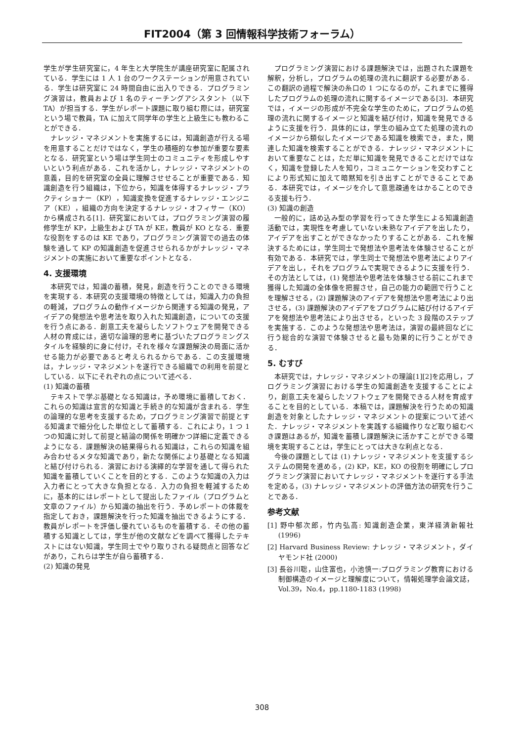FIT2004（第 3 回情報科学技術フォーラム）
学生が学生研究室に，4 年生と大学院生が講座研究室に配属されている．学生には 1 人 1 台のワークステーションが用意されている．学生は研究室に 24 時間自由に出入りできる．プログラミング演習は，教員および 1 名のティーチングアシスタント（以下 TA）が担当する．学生がレポート課題に取り組む際には，研究室という場で教員，TA に加えて同学年の学生と上級生にも教わることができる．
ナレッジ・マネジメントを実施するには，知識創造が行える場を用意することだけではなく，学生の積極的な参加が重要な要素となる．研究室という場は学生同士のコミュニティを形成しやすいという利点がある．これを活かし，ナレッジ・マネジメントの意義，目的を研究室の全員に理解させせることが重要である．知識創造を行う組織は，下位から，知識を体得するナレッジ・プラクティショナー（KP），知識変換を促進するナレッジ・エンジニア（KE），組織の方向を決定するナレッジ・オフィサー（KO）から構成される[1]．研究室においては，プログラミング演習の履修学生が KP，上級生および TA が KE，教員が KO となる．重要な役割をするのは KE であり，プログラミング演習での過去の体験を通して KP の知識創造を促進させられるかがナレッジ・マネジメントの実施において重要なポイントとなる．
4. 支援環境
本研究では，知識の蓄積，発見，創造を行うことのできる環境を実現する．本研究の支援環境の特徴としては，知識入力の負担の軽減，プログラムの動作イメージから関連する知識の発見，アイデアの発想法や思考法を取り入れた知識創造，についての支援を行う点にある．創意工夫を凝らしたソフトウェアを開発できる人材の育成には，適切な論理的思考に基づいたプログラミングスタイルを経験的に身に付け，それを様々な課題解決の局面に活かせる能力が必要であると考えられるからである．この支援環境は，ナレッジ・マネジメントを遂行できる組織での利用を前提としている．以下にそれぞれの点について述べる．
(1) 知識の蓄積
テキストで学ぶ基礎となる知識は，予め環境に蓄積しておく．これらの知識は宣言的な知識と手続き的な知識が含まれる．学生の論理的な思考を支援するため，プログラミング演習で前提とする知識まで細分化した単位として蓄積する．これにより，1 つ 1 つの知識に対して前提と結論の関係を明確かつ詳細に定義できるようになる．課題解決の結果得られる知識は，これらの知識を組み合わせるメタな知識であり，新たな関係により基礎となる知識と結び付けられる．演習における演繹的な学習を通して得られた知識を蓄積していくことを目的とする．このような知識の入力は入力者にとって大きな負担となる．入力の負担を軽減するために，基本的にはレポートとして提出したファイル（プログラムと文章のファイル）から知識の抽出を行う．予めレポートの体裁を指定しておき，課題解決を行った知識を抽出できるようにする．教員がレポートを評価し優れているものを蓄積する．その他の蓄積する知識としては，学生が他の文献などを調べて獲得したテキストにはない知識，学生同士でやり取りされる疑問点と回答などがあり，これらは学生が自ら蓄積する．
(2) 知識の発見
プログラミング演習における課題解決では，出題された課題を解釈，分析し，プログラムの処理の流れに翻訳する必要がある．この翻訳の過程で解決の糸口の 1 つになるのが，これまでに獲得したプログラムの処理の流れに関するイメージである[3]．本研究では，イメージの形成が不完全な学生のために，プログラムの処理の流れに関するイメージと知識を結び付け，知識を発見できるように支援を行う．具体的には，学生の組み立てた処理の流れのイメージから類似したイメージである知識を検索でき，また，関連した知識を検索することができる．ナレッジ・マネジメントにおいて重要なことは，ただ単に知識を発見できることだけではなく，知識を登録した人を知り，コミュニケーションを交わすことにより形式知に加えて暗黙知を引き出すことができることである．本研究では，イメージを介して意思疎通をはかることのできる支援も行う．
(3) 知識の創造
一般的に，詰め込み型の学習を行ってきた学生による知識創造活動では，実現性を考慮していない未熟なアイデアを出したり，アイデアを出すことができなかったりすることがある．これを解決するためには，学生同士で発想法や思考法を体験させることが有効である．本研究では，学生同士で発想法や思考法によりアイデアを出し，それをプログラムで実現できるように支援を行う．その方法としては，(1) 発想法や思考法を体験させる前にこれまで獲得した知識の全体像を把握させ，自己の能力の範囲で行うことを理解させる，(2) 課題解決のアイデアを発想法や思考法により出させる，(3) 課題解決のアイデアをプログラムに結び付けるアイデアを発想法や思考法により出させる，といった 3 段階のステップを実施する．このような発想法や思考法は，演習の最終回などに行う総合的な演習で体験させると最も効果的に行うことができる．
5. むすび
本研究では，ナレッジ・マネジメントの理論[1][2]を応用し，プログラミング演習における学生の知識創造を支援することにより，創意工夫を凝らしたソフトウェアを開発できる人材を育成することを目的としている．本稿では，課題解決を行うための知識創造を対象としたナレッジ・マネジメントの提案について述べた．ナレッジ・マネジメントを実践する組織作りなど取り組むべき課題はあるが，知識を蓄積し課題解決に活かすことができる環境を実現することは，学生にとっては大きな利点となる．
今後の課題としては (1) ナレッジ・マネジメントを支援するシステムの開発を進める，(2) KP，KE，KO の役割を明確にしプログラミング演習においてナレッジ・マネジメントを遂行する手法を定める，(3) ナレッジ・マネジメントの評価方法の研究を行うことである．
参考文献
[1] 野中郁次郎，竹内弘高: 知識創造企業，東洋経済新報社 (1996)
[2] Harvard Business Review: ナレッジ・マネジメント，ダイヤモンド社 (2000)
[3] 長谷川聡，山住富也，小池慎一:プログラミング教育における制御構造のイメージと理解度について，情報処理学会論文誌，Vol.39，No.4，pp.1180-1183 (1998)
308